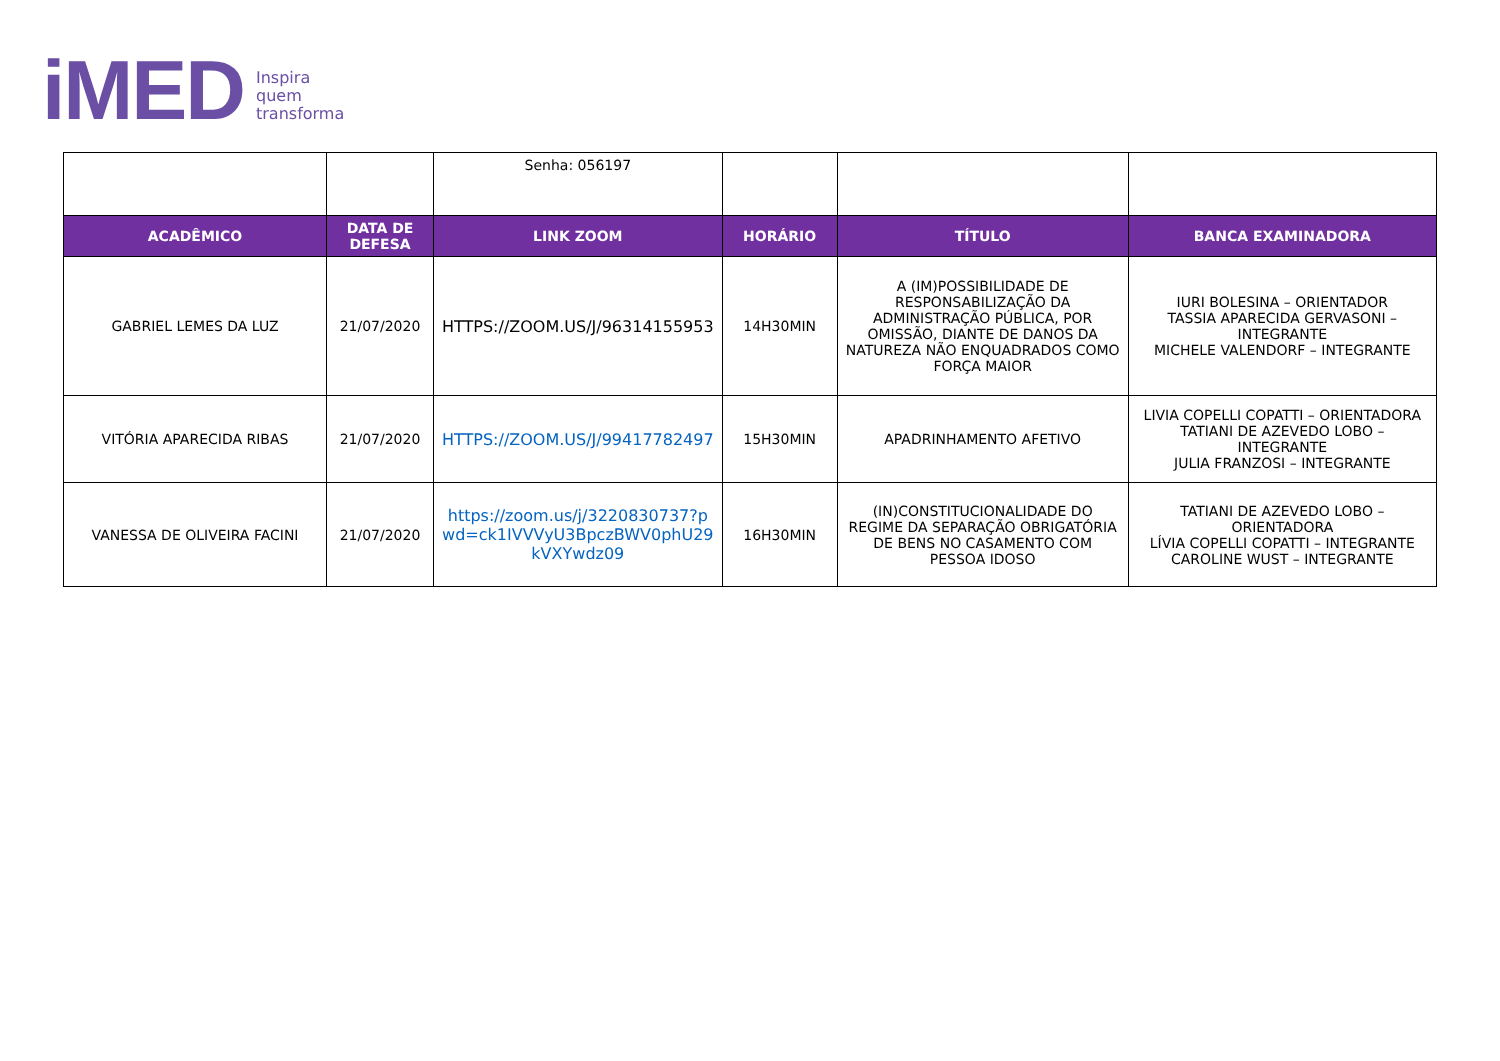iMED
Inspira
quem
transforma
| | | Senha: 056197 | | | |
| ACADÊMICO | DATA DE DEFESA | LINK ZOOM | HORÁRIO | TÍTULO | BANCA EXAMINADORA |
| GABRIEL LEMES DA LUZ | 21/07/2020 | HTTPS://ZOOM.US/J/96314155953 | 14H30MIN | A (IM)POSSIBILIDADE DE RESPONSABILIZAÇÃO DA ADMINISTRAÇÃO PÚBLICA, POR OMISSÃO, DIANTE DE DANOS DA NATUREZA NÃO ENQUADRADOS COMO FORÇA MAIOR | IURI BOLESINA – ORIENTADOR TASSIA APARECIDA GERVASONI – INTEGRANTE MICHELE VALENDORF – INTEGRANTE |
| VITÓRIA APARECIDA RIBAS | 21/07/2020 | HTTPS://ZOOM.US/J/99417782497 | 15H30MIN | APADRINHAMENTO AFETIVO | LIVIA COPELLI COPATTI – ORIENTADORA TATIANI DE AZEVEDO LOBO – INTEGRANTE JULIA FRANZOSI – INTEGRANTE |
| VANESSA DE OLIVEIRA FACINI | 21/07/2020 | https://zoom.us/j/3220830737?pwd=ck1IVVVyU3BpczBWV0phU29kVXYwdz09 | 16H30MIN | (IN)CONSTITUCIONALIDADE DO REGIME DA SEPARAÇÃO OBRIGATÓRIA DE BENS NO CASAMENTO COM PESSOA IDOSO | TATIANI DE AZEVEDO LOBO – ORIENTADORA LÍVIA COPELLI COPATTI – INTEGRANTE CAROLINE WUST – INTEGRANTE |